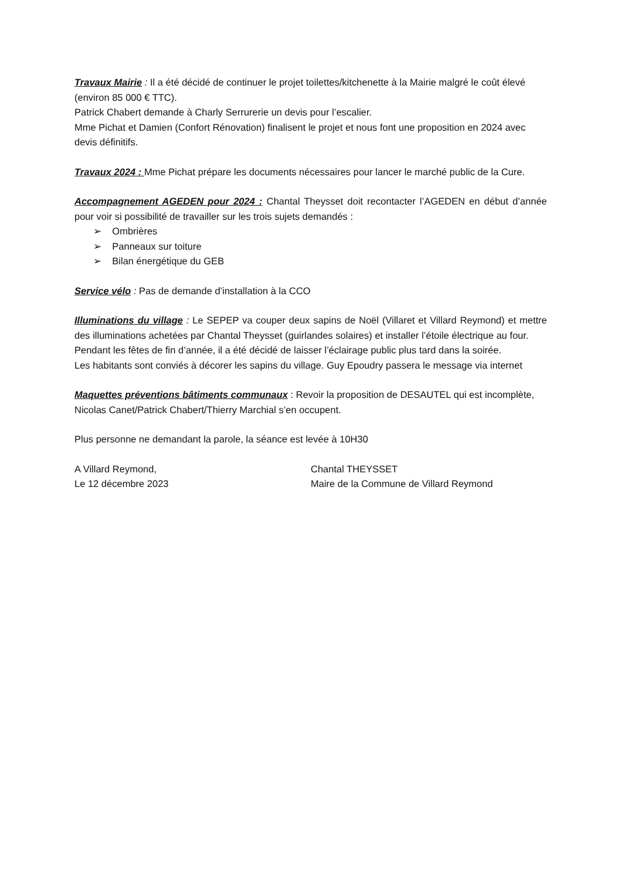Travaux Mairie : Il a été décidé de continuer le projet toilettes/kitchenette à la Mairie malgré le coût élevé (environ 85 000 € TTC).
Patrick Chabert demande à Charly Serrurerie un devis pour l’escalier.
Mme Pichat et Damien (Confort Rénovation) finalisent le projet et nous font une proposition en 2024 avec devis définitifs.
Travaux 2024 : Mme Pichat prépare les documents nécessaires pour lancer le marché public de la Cure.
Accompagnement AGEDEN pour 2024 : Chantal Theysset doit recontacter l’AGEDEN en début d’année pour voir si possibilité de travailler sur les trois sujets demandés :
➢ Ombrières
➢ Panneaux sur toiture
➢ Bilan énergétique du GEB
Service vélo : Pas de demande d’installation à la CCO
Illuminations du village : Le SEPEP va couper deux sapins de Noël (Villaret et Villard Reymond) et mettre des illuminations achetées par Chantal Theysset (guirlandes solaires) et installer l’étoile électrique au four.
Pendant les fêtes de fin d’année, il a été décidé de laisser l’éclairage public plus tard dans la soirée.
Les habitants sont conviés à décorer les sapins du village. Guy Epoudry passera le message via internet
Maquettes préventions bâtiments communaux : Revoir la proposition de DESAUTEL qui est incomplète, Nicolas Canet/Patrick Chabert/Thierry Marchial s’en occupent.
Plus personne ne demandant la parole, la séance est levée à 10H30
A Villard Reymond,
Le 12 décembre 2023
Chantal THEYSSET
Maire de la Commune de Villard Reymond